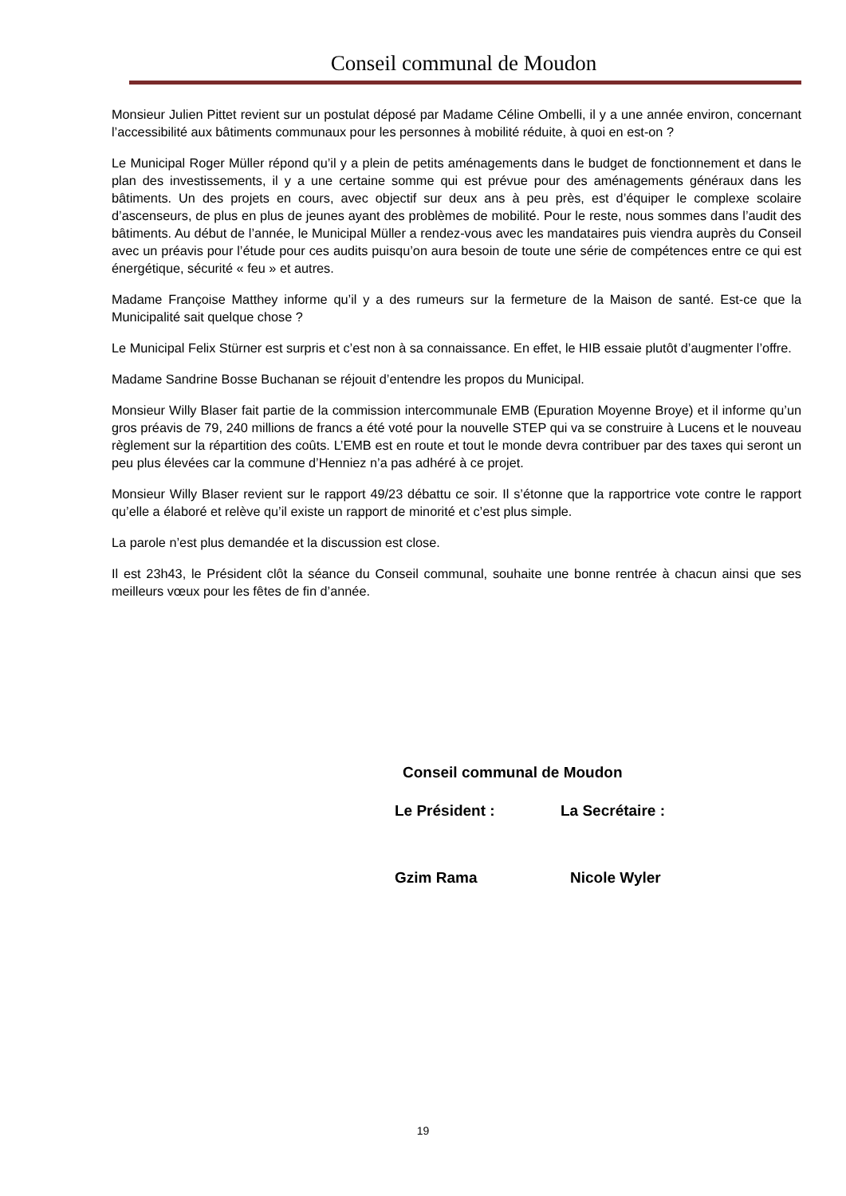Conseil communal de Moudon
Monsieur Julien Pittet revient sur un postulat déposé par Madame Céline Ombelli, il y a une année environ, concernant l’accessibilité aux bâtiments communaux pour les personnes à mobilité réduite, à quoi en est-on ?
Le Municipal Roger Müller répond qu’il y a plein de petits aménagements dans le budget de fonctionnement et dans le plan des investissements, il y a une certaine somme qui est prévue pour des aménagements généraux dans les bâtiments. Un des projets en cours, avec objectif sur deux ans à peu près, est d’équiper le complexe scolaire d’ascenseurs, de plus en plus de jeunes ayant des problèmes de mobilité. Pour le reste, nous sommes dans l’audit des bâtiments. Au début de l’année, le Municipal Müller a rendez-vous avec les mandataires puis viendra auprès du Conseil avec un préavis pour l’étude pour ces audits puisqu’on aura besoin de toute une série de compétences entre ce qui est énergétique, sécurité « feu » et autres.
Madame Françoise Matthey informe qu’il y a des rumeurs sur la fermeture de la Maison de santé. Est-ce que la Municipalité sait quelque chose ?
Le Municipal Felix Stürner est surpris et c’est non à sa connaissance. En effet, le HIB essaie plutôt d’augmenter l’offre.
Madame Sandrine Bosse Buchanan se réjouit d’entendre les propos du Municipal.
Monsieur Willy Blaser fait partie de la commission intercommunale EMB (Epuration Moyenne Broye) et il informe qu’un gros préavis de 79, 240 millions de francs a été voté pour la nouvelle STEP qui va se construire à Lucens et le nouveau règlement sur la répartition des coûts. L’EMB est en route et tout le monde devra contribuer par des taxes qui seront un peu plus élevées car la commune d’Henniez n’a pas adhéré à ce projet.
Monsieur Willy Blaser revient sur le rapport 49/23 débattu ce soir. Il s’étonne que la rapportrice vote contre le rapport qu’elle a élaboré et relève qu’il existe un rapport de minorité et c’est plus simple.
La parole n’est plus demandée et la discussion est close.
Il est 23h43, le Président clôt la séance du Conseil communal, souhaite une bonne rentrée à chacun ainsi que ses meilleurs vœux pour les fêtes de fin d’année.
Conseil communal de Moudon
Le Président : La Secrétaire :
Gzim Rama Nicole Wyler
19